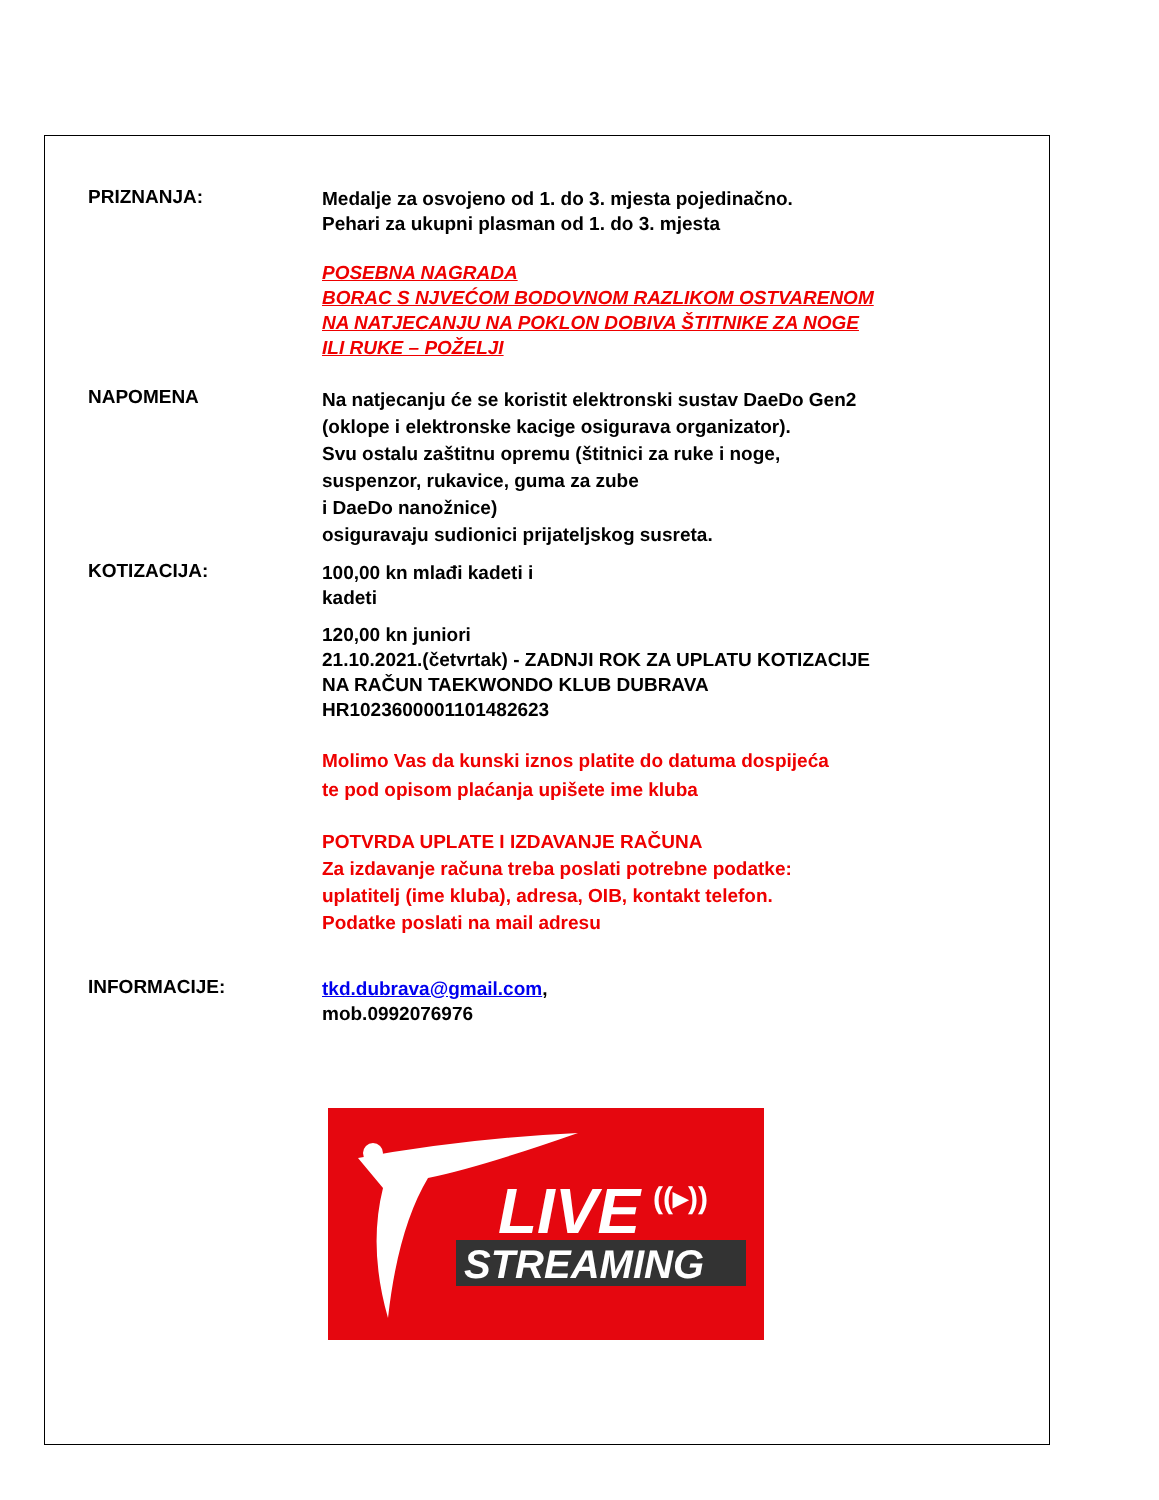PRIZNANJA:
Medalje za osvojeno od 1. do 3. mjesta pojedinačno.
Pehari za ukupni plasman od 1. do 3. mjesta
POSEBNA NAGRADA
BORAC S NJVEĆOM BODOVNOM RAZLIKOM OSTVARENOM
NA NATJECANJU NA POKLON DOBIVA ŠTITNIKE ZA NOGE
ILI RUKE – POŽELJI
NAPOMENA
Na natjecanju će se koristit elektronski sustav DaeDo Gen2
(oklope i elektronske kacige osigurava organizator).
Svu ostalu zaštitnu opremu (štitnici za ruke i noge,
suspenzor, rukavice, guma za zube
i DaeDo nanožnice)
osiguravaju sudionici prijateljskog susreta.
KOTIZACIJA:
100,00 kn mlađi kadeti i
kadeti
120,00 kn juniori
21.10.2021.(četvrtak) - ZADNJI ROK ZA UPLATU KOTIZACIJE
NA RAČUN TAEKWONDO KLUB DUBRAVA
HR1023600001101482623
Molimo Vas da kunski iznos platite do datuma dospijeća
te pod opisom plaćanja upišete ime kluba
POTVRDA UPLATE I IZDAVANJE RAČUNA
Za izdavanje računa treba poslati potrebne podatke:
uplatitelj (ime kluba), adresa, OIB, kontakt telefon.
Podatke poslati na mail adresu
INFORMACIJE:
tkd.dubrava@gmail.com,
mob.0992076976
LIVE
((▸))
STREAMING